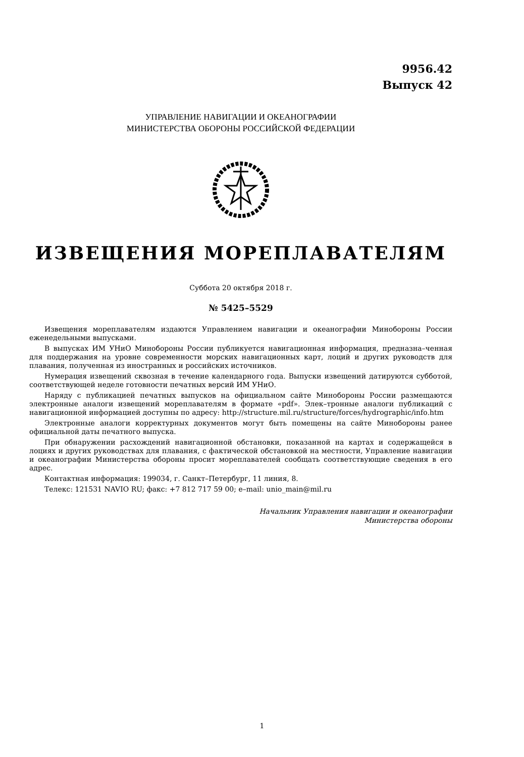9956.42
Выпуск 42
УПРАВЛЕНИЕ НАВИГАЦИИ И ОКЕАНОГРАФИИ
МИНИСТЕРСТВА ОБОРОНЫ РОССИЙСКОЙ ФЕДЕРАЦИИ
ИЗВЕЩЕНИЯ МОРЕПЛАВАТЕЛЯМ
Суббота 20 октября 2018 г.
№ 5425–5529
Извещения мореплавателям издаются Управлением навигации и океанографии Минобороны России еженедельными выпусками.
В выпусках ИМ УНиО Минобороны России публикуется навигационная информация, предназна–ченная для поддержания на уровне современности морских навигационных карт, лоций и других руководств для плавания, полученная из иностранных и российских источников.
Нумерация извещений сквозная в течение календарного года. Выпуски извещений датируются субботой, соответствующей неделе готовности печатных версий ИМ УНиО.
Наряду с публикацией печатных выпусков на официальном сайте Минобороны России размещаются электронные аналоги извещений мореплавателям в формате «pdf». Элек–тронные аналоги публикаций с навигационной информацией доступны по адресу: http://structure.mil.ru/structure/forces/hydrographic/info.htm
Электронные аналоги корректурных документов могут быть помещены на сайте Минобороны ранее официальной даты печатного выпуска.
При обнаружении расхождений навигационной обстановки, показанной на картах и содержащейся в лоциях и других руководствах для плавания, с фактической обстановкой на местности, Управление навигации и океанографии Министерства обороны просит мореплавателей сообщать соответствующие сведения в его адрес.
Контактная информация: 199034, г. Санкт–Петербург, 11 линия, 8.
Телекс: 121531 NAVIO RU; факс: +7 812 717 59 00; e–mail: unio_main@mil.ru
Начальник Управления навигации и океанографии
Министерства обороны
1